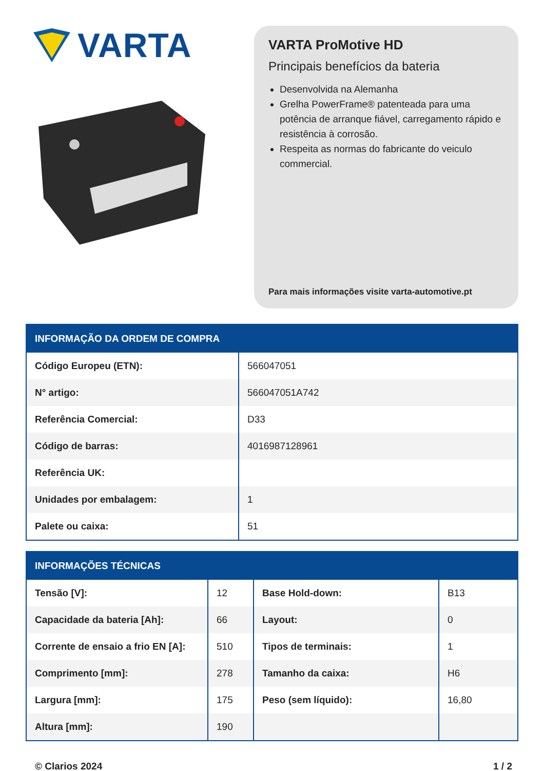VARTA
VARTA ProMotive HD
Principais benefícios da bateria
Desenvolvida na Alemanha
Grelha PowerFrame® patenteada para uma potência de arranque fiável, carregamento rápido e resistência à corrosão.
Respeita as normas do fabricante do veiculo commercial.
Para mais informações visite varta-automotive.pt
| INFORMAÇÃO DA ORDEM DE COMPRA | |
| --- | --- |
| Código Europeu (ETN): | 566047051 |
| N° artigo: | 566047051A742 |
| Referência Comercial: | D33 |
| Código de barras: | 4016987128961 |
| Referência UK: | |
| Unidades por embalagem: | 1 |
| Palete ou caixa: | 51 |
| INFORMAÇÕES TÉCNICAS | | | |
| --- | --- | --- | --- |
| Tensão [V]: | 12 | Base Hold-down: | B13 |
| Capacidade da bateria [Ah]: | 66 | Layout: | 0 |
| Corrente de ensaio a frio EN [A]: | 510 | Tipos de terminais: | 1 |
| Comprimento [mm]: | 278 | Tamanho da caixa: | H6 |
| Largura [mm]: | 175 | Peso (sem líquido): | 16,80 |
| Altura [mm]: | 190 | | |
© Clarios 2024 1 / 2